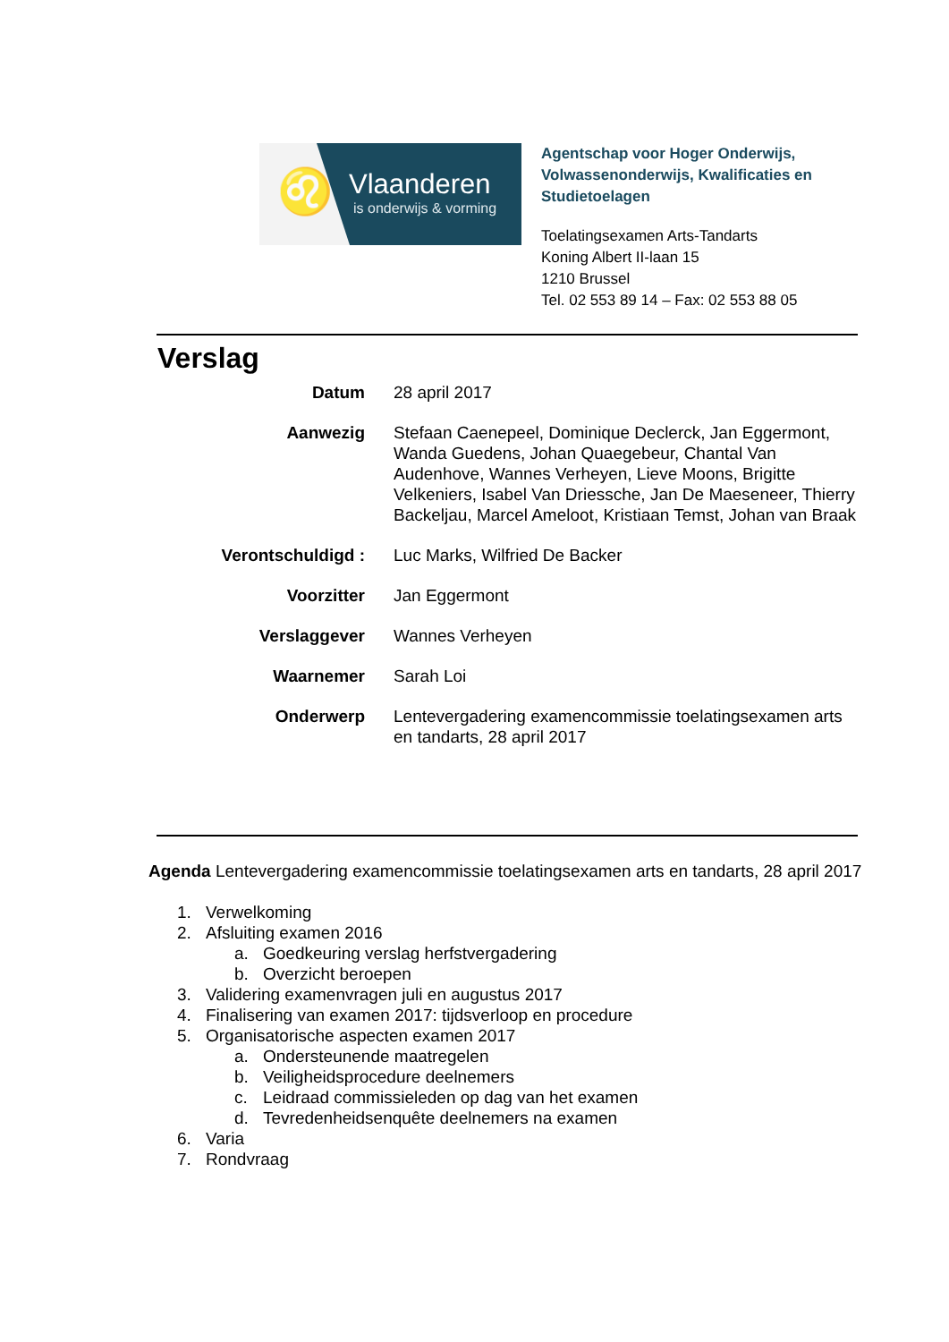♌ Vlaanderen
is onderwijs & vorming
Agentschap voor Hoger Onderwijs,
Volwassenonderwijs, Kwalificaties en
Studietoelagen
Toelatingsexamen Arts-Tandarts
Koning Albert II-laan 15
1210 Brussel
Tel. 02 553 89 14 – Fax: 02 553 88 05
Verslag
Datum 28 april 2017
Aanwezig Stefaan Caenepeel, Dominique Declerck, Jan Eggermont, Wanda Guedens, Johan Quaegebeur, Chantal Van Audenhove, Wannes Verheyen, Lieve Moons, Brigitte Velkeniers, Isabel Van Driessche, Jan De Maeseneer, Thierry Backeljau, Marcel Ameloot, Kristiaan Temst, Johan van Braak
Verontschuldigd : Luc Marks, Wilfried De Backer
Voorzitter Jan Eggermont
Verslaggever Wannes Verheyen
Waarnemer Sarah Loi
Onderwerp Lentevergadering examencommissie toelatingsexamen arts en tandarts, 28 april 2017
Agenda Lentevergadering examencommissie toelatingsexamen arts en tandarts, 28 april 2017
1. Verwelkoming
2. Afsluiting examen 2016
a. Goedkeuring verslag herfstvergadering
b. Overzicht beroepen
3. Validering examenvragen juli en augustus 2017
4. Finalisering van examen 2017: tijdsverloop en procedure
5. Organisatorische aspecten examen 2017
a. Ondersteunende maatregelen
b. Veiligheidsprocedure deelnemers
c. Leidraad commissieleden op dag van het examen
d. Tevredenheidsenquête deelnemers na examen
6. Varia
7. Rondvraag